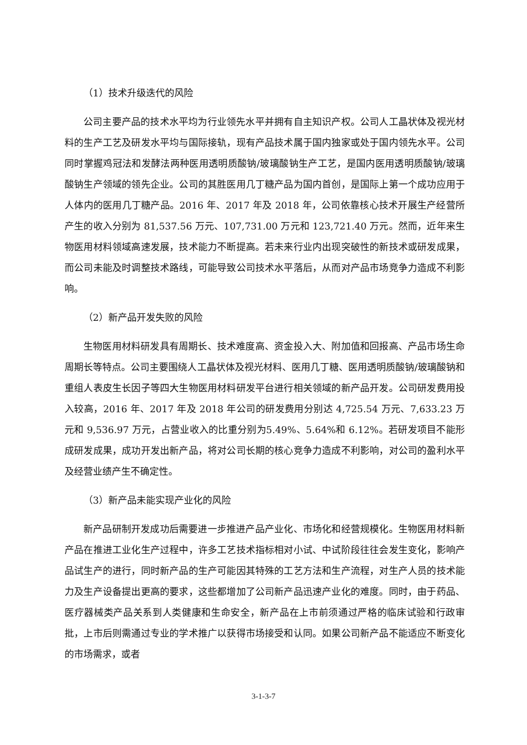（1）技术升级迭代的风险
公司主要产品的技术水平均为行业领先水平并拥有自主知识产权。公司人工晶状体及视光材料的生产工艺及研发水平均与国际接轨，现有产品技术属于国内独家或处于国内领先水平。公司同时掌握鸡冠法和发酵法两种医用透明质酸钠/玻璃酸钠生产工艺，是国内医用透明质酸钠/玻璃酸钠生产领域的领先企业。公司的其胜医用几丁糖产品为国内首创，是国际上第一个成功应用于人体内的医用几丁糖产品。2016 年、2017 年及 2018 年，公司依靠核心技术开展生产经营所产生的收入分别为 81,537.56 万元、107,731.00 万元和 123,721.40 万元。然而，近年来生物医用材料领域高速发展，技术能力不断提高。若未来行业内出现突破性的新技术或研发成果，而公司未能及时调整技术路线，可能导致公司技术水平落后，从而对产品市场竞争力造成不利影响。
（2）新产品开发失败的风险
生物医用材料研发具有周期长、技术难度高、资金投入大、附加值和回报高、产品市场生命周期长等特点。公司主要围绕人工晶状体及视光材料、医用几丁糖、医用透明质酸钠/玻璃酸钠和重组人表皮生长因子等四大生物医用材料研发平台进行相关领域的新产品开发。公司研发费用投入较高，2016 年、2017 年及 2018 年公司的研发费用分别达 4,725.54 万元、7,633.23 万元和 9,536.97 万元，占营业收入的比重分别为5.49%、5.64%和 6.12%。若研发项目不能形成研发成果，成功开发出新产品，将对公司长期的核心竞争力造成不利影响，对公司的盈利水平及经营业绩产生不确定性。
（3）新产品未能实现产业化的风险
新产品研制开发成功后需要进一步推进产品产业化、市场化和经营规模化。生物医用材料新产品在推进工业化生产过程中，许多工艺技术指标相对小试、中试阶段往往会发生变化，影响产品试生产的进行，同时新产品的生产可能因其特殊的工艺方法和生产流程，对生产人员的技术能力及生产设备提出更高的要求，这些都增加了公司新产品迅速产业化的难度。同时，由于药品、医疗器械类产品关系到人类健康和生命安全，新产品在上市前须通过严格的临床试验和行政审批，上市后则需通过专业的学术推广以获得市场接受和认同。如果公司新产品不能适应不断变化的市场需求，或者
3-1-3-7